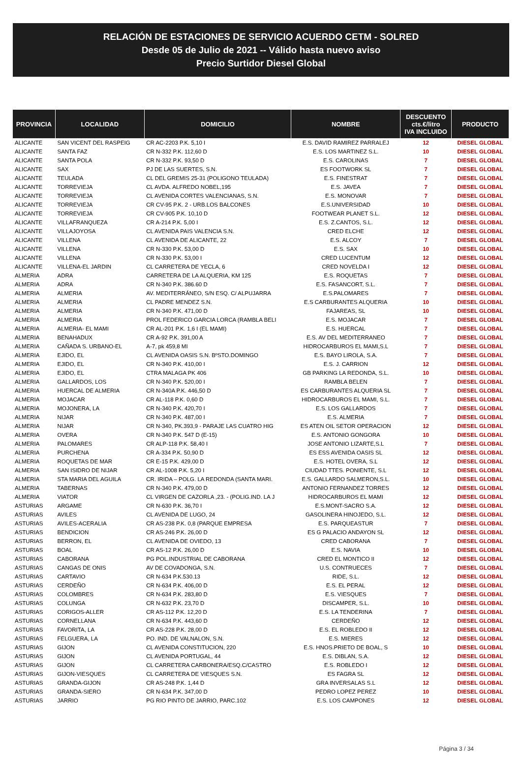RELACIÓN DE ESTACIONES DE SERVICIO ACUERDO CETM - SOLRED
Desde 05 de Julio de 2021 -- Válido hasta nuevo aviso
Precio Surtidor Diesel Global
| PROVINCIA | LOCALIDAD | DOMICILIO | NOMBRE | DESCUENTO cts.€/litro IVA INCLUIDO | PRODUCTO |
| --- | --- | --- | --- | --- | --- |
| ALICANTE | SAN VICENT DEL RASPEIG | CR AC-2203 P.K. 5,10 I | E.S. DAVID RAMIREZ PARRALEJ | 12 | DIESEL GLOBAL |
| ALICANTE | SANTA FAZ | CR N-332 P.K. 112,60 D | E.S. LOS MARTINEZ S.L. | 10 | DIESEL GLOBAL |
| ALICANTE | SANTA POLA | CR N-332 P.K. 93,50 D | E.S. CAROLINAS | 7 | DIESEL GLOBAL |
| ALICANTE | SAX | PJ DE LAS SUERTES, S.N. | ES FOOTWORK SL | 7 | DIESEL GLOBAL |
| ALICANTE | TEULADA | CL DEL GREMIS 25-31 (POLIGONO TEULADA) | E.S. FINESTRAT | 7 | DIESEL GLOBAL |
| ALICANTE | TORREVIEJA | CL AVDA. ALFREDO NOBEL,195 | E.S. JAVEA | 7 | DIESEL GLOBAL |
| ALICANTE | TORREVIEJA | CL AVENIDA CORTES VALENCIANAS, S.N. | E.S. MONOVAR | 7 | DIESEL GLOBAL |
| ALICANTE | TORREVIEJA | CR CV-95 P.K. 2 - URB.LOS BALCONES | E.S.UNIVERSIDAD | 10 | DIESEL GLOBAL |
| ALICANTE | TORREVIEJA | CR CV-905 P.K. 10,10 D | FOOTWEAR PLANET S.L. | 12 | DIESEL GLOBAL |
| ALICANTE | VILLAFRANQUEZA | CR A-214 P.K. 5,00 I | E.S. Z.CANTOS, S.L. | 12 | DIESEL GLOBAL |
| ALICANTE | VILLAJOYOSA | CL AVENIDA PAIS VALENCIA S.N. | CRED ELCHE | 12 | DIESEL GLOBAL |
| ALICANTE | VILLENA | CL AVENIDA DE ALICANTE, 22 | E.S. ALCOY | 7 | DIESEL GLOBAL |
| ALICANTE | VILLENA | CR N-330 P.K. 53,00 D | E.S. SAX | 10 | DIESEL GLOBAL |
| ALICANTE | VILLENA | CR N-330 P.K. 53,00 I | CRED LUCENTUM | 12 | DIESEL GLOBAL |
| ALICANTE | VILLENA-EL JARDIN | CL CARRETERA DE YECLA, 6 | CRED NOVELDA I | 12 | DIESEL GLOBAL |
| ALMERIA | ADRA | CARRETERA DE LA ALQUERIA, KM 125 | E.S. ROQUETAS | 7 | DIESEL GLOBAL |
| ALMERIA | ADRA | CR N-340 P.K. 386.60 D | E.S. FASANCORT, S.L. | 7 | DIESEL GLOBAL |
| ALMERIA | ALMERIA | AV. MEDITERRÁNEO, S/N ESQ. C/ ALPUJARRA | E.S.PALOMARES | 7 | DIESEL GLOBAL |
| ALMERIA | ALMERIA | CL PADRE MENDEZ S.N. | E.S CARBURANTES ALQUERIA | 10 | DIESEL GLOBAL |
| ALMERIA | ALMERIA | CR N-340 P.K. 471,00 D | FAJAREAS, SL | 10 | DIESEL GLOBAL |
| ALMERIA | ALMERIA | PROL FEDERICO GARCIA LORCA (RAMBLA BELI | E.S. MOJACAR | 7 | DIESEL GLOBAL |
| ALMERIA | ALMERIA- EL MAMI | CR AL-201 P.K. 1,6 I (EL MAMI) | E.S. HUERCAL | 7 | DIESEL GLOBAL |
| ALMERIA | BENAHADUX | CR A-92 P.K. 391,00 A | E.S. AV DEL MEDITERRANEO | 7 | DIESEL GLOBAL |
| ALMERIA | CAÑADA S. URBANO-EL | A-7, pk 459,8 MI | HIDROCARBUROS EL MAMI,S.L | 7 | DIESEL GLOBAL |
| ALMERIA | EJIDO, EL | CL AVENIDA OASIS S.N. BºSTO.DOMINGO | E.S. BAYO LIROLA, S.A. | 7 | DIESEL GLOBAL |
| ALMERIA | EJIDO, EL | CR N-340 P.K. 410,00 I | E.S. J. CARRION | 12 | DIESEL GLOBAL |
| ALMERIA | EJIDO, EL | CTRA MALAGA PK 406 | GB PARKING LA REDONDA, S.L. | 10 | DIESEL GLOBAL |
| ALMERIA | GALLARDOS, LOS | CR N-340 P.K. 520,00 I | RAMBLA BELEN | 7 | DIESEL GLOBAL |
| ALMERIA | HUERCAL DE ALMERIA | CR N-340A P.K. 446,50 D | ES CARBURANTES ALQUERIA SL | 7 | DIESEL GLOBAL |
| ALMERIA | MOJACAR | CR AL-118 P.K. 0,60 D | HIDROCARBUROS EL MAMI, S.L. | 7 | DIESEL GLOBAL |
| ALMERIA | MOJONERA, LA | CR N-340 P.K. 420,70 I | E.S. LOS GALLARDOS | 7 | DIESEL GLOBAL |
| ALMERIA | NIJAR | CR N-340 P.K. 487,00 I | E.S. ALMERIA | 7 | DIESEL GLOBAL |
| ALMERIA | NIJAR | CR N-340, PK.393,9 - PARAJE LAS CUATRO HIG | ES ATEN OIL SETOR OPERACION | 12 | DIESEL GLOBAL |
| ALMERIA | OVERA | CR N-340 P.K. 547 D (E-15) | E.S. ANTONIO GONGORA | 10 | DIESEL GLOBAL |
| ALMERIA | PALOMARES | CR ALP-118 P.K. 58,40 I | JOSE ANTONIO LIZARTE,S.L | 7 | DIESEL GLOBAL |
| ALMERIA | PURCHENA | CR A-334 P.K. 50,90 D | ES ESS AVENIDA OASIS SL | 12 | DIESEL GLOBAL |
| ALMERIA | ROQUETAS DE MAR | CR E-15 P.K. 429,00 D | E.S. HOTEL OVERA, S.L | 12 | DIESEL GLOBAL |
| ALMERIA | SAN ISIDRO DE NIJAR | CR AL-1008 P.K. 5,20 I | CIUDAD TTES. PONIENTE, S.L | 12 | DIESEL GLOBAL |
| ALMERIA | STA MARIA DEL AGUILA | CR. IRIDA – POLG. LA REDONDA (SANTA MARI. | E.S. GALLARDO SALMERON,S.L. | 10 | DIESEL GLOBAL |
| ALMERIA | TABERNAS | CR N-340 P.K. 479,00 D | ANTONIO FERNANDEZ TORRES | 12 | DIESEL GLOBAL |
| ALMERIA | VIATOR | CL VIRGEN DE CAZORLA ,23. - (POLIG.IND. LA J | HIDROCARBUROS EL MAMI | 12 | DIESEL GLOBAL |
| ASTURIAS | ARGAME | CR N-630 P.K. 36,70 I | E.S.MONT-SACRO S.A. | 12 | DIESEL GLOBAL |
| ASTURIAS | AVILES | CL AVENIDA DE LUGO, 24 | GASOLINERA HINOJEDO, S.L. | 12 | DIESEL GLOBAL |
| ASTURIAS | AVILES-ACERALIA | CR AS-238 P.K. 0,8 (PARQUE EMPRESA | E.S. PARQUEASTUR | 7 | DIESEL GLOBAL |
| ASTURIAS | BENDICION | CR AS-246 P.K. 26,00 D | ES G PALACIO ANDAYON SL | 12 | DIESEL GLOBAL |
| ASTURIAS | BERRON, EL | CL AVENIDA DE OVIEDO, 13 | CRED CABORANA | 7 | DIESEL GLOBAL |
| ASTURIAS | BOAL | CR AS-12 P.K. 26,00 D | E.S. NAVIA | 10 | DIESEL GLOBAL |
| ASTURIAS | CABORANA | PG POL.INDUSTRIAL DE CABORANA | CRED EL MONTICO II | 12 | DIESEL GLOBAL |
| ASTURIAS | CANGAS DE ONIS | AV DE COVADONGA, S.N. | U.S. CONTRUECES | 7 | DIESEL GLOBAL |
| ASTURIAS | CARTAVIO | CR N-634 P.K.530.13 | RIDE, S.L. | 12 | DIESEL GLOBAL |
| ASTURIAS | CERDEÑO | CR N-634 P.K. 406,00 D | E.S. EL PERAL | 12 | DIESEL GLOBAL |
| ASTURIAS | COLOMBRES | CR N-634 P.K. 283,80 D | E.S. VIESQUES | 7 | DIESEL GLOBAL |
| ASTURIAS | COLUNGA | CR N-632 P.K. 23,70 D | DISCAMPER, S.L. | 10 | DIESEL GLOBAL |
| ASTURIAS | CORIGOS-ALLER | CR AS-112 P.K. 12,20 D | E.S. LA TENDERINA | 7 | DIESEL GLOBAL |
| ASTURIAS | CORNELLANA | CR N-634 P.K. 443,60 D | CERDEÑO | 12 | DIESEL GLOBAL |
| ASTURIAS | FAVORITA, LA | CR AS-228 P.K. 28,00 D | E.S. EL ROBLEDO II | 12 | DIESEL GLOBAL |
| ASTURIAS | FELGUERA, LA | PO. IND. DE VALNALON, S.N. | E.S. MIERES | 12 | DIESEL GLOBAL |
| ASTURIAS | GIJON | CL AVENIDA CONSTITUCION, 220 | E.S. HNOS.PRIETO DE BOAL, S | 10 | DIESEL GLOBAL |
| ASTURIAS | GIJON | CL AVENIDA PORTUGAL, 44 | E.S. DIBLAN, S.A. | 12 | DIESEL GLOBAL |
| ASTURIAS | GIJON | CL CARRETERA CARBONERA/ESQ.C/CASTRO | E.S. ROBLEDO I | 12 | DIESEL GLOBAL |
| ASTURIAS | GIJON-VIESQUES | CL CARRETERA DE VIESQUES S.N. | ES FAGRA SL | 12 | DIESEL GLOBAL |
| ASTURIAS | GRANDA-GIJON | CR AS-248 P.K. 1,44 D | GRA INVERSALAS S.L | 12 | DIESEL GLOBAL |
| ASTURIAS | GRANDA-SIERO | CR N-634 P.K. 347,00 D | PEDRO LOPEZ PEREZ | 10 | DIESEL GLOBAL |
| ASTURIAS | JARRIO | PG RIO PINTO DE JARRIO, PARC.102 | E.S. LOS CAMPONES | 12 | DIESEL GLOBAL |
Página 3 / 34